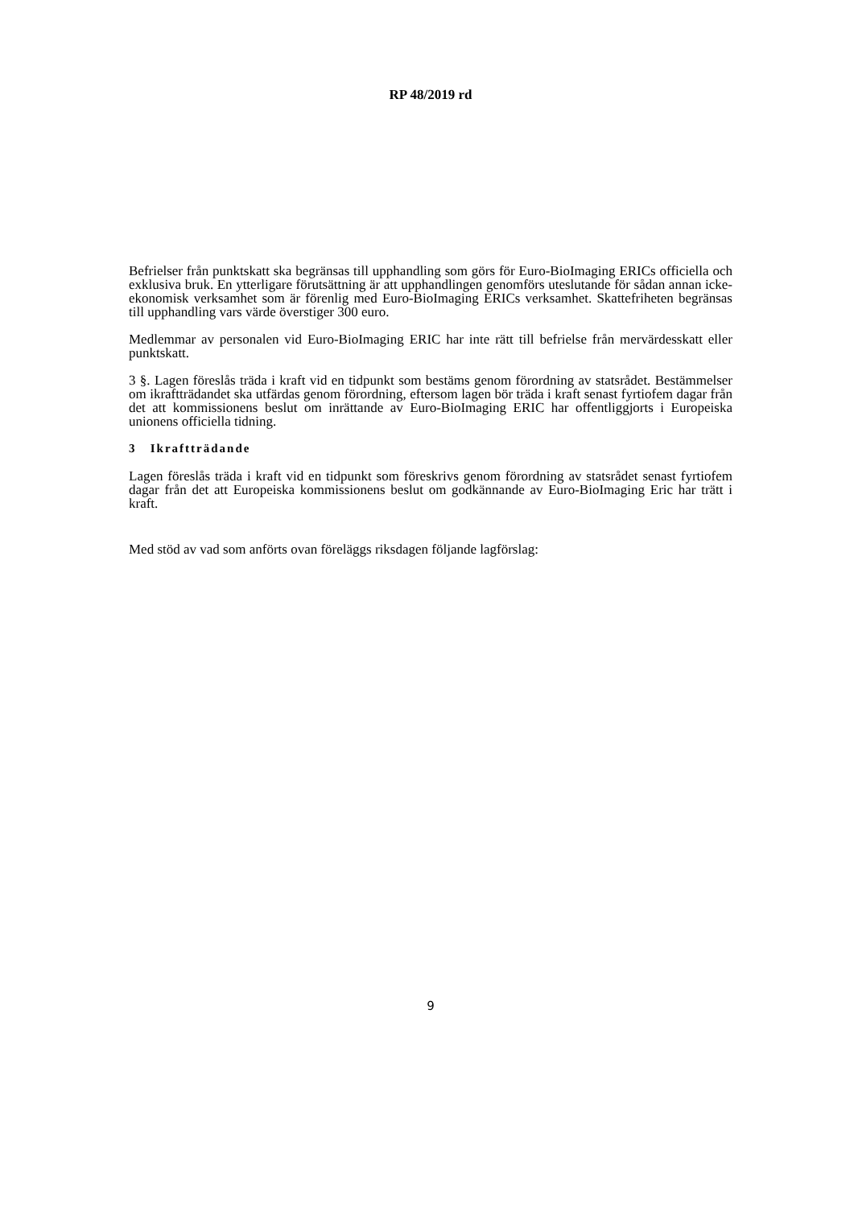RP 48/2019 rd
Befrielser från punktskatt ska begränsas till upphandling som görs för Euro-BioImaging ERICs officiella och exklusiva bruk. En ytterligare förutsättning är att upphandlingen genomförs uteslutande för sådan annan icke-ekonomisk verksamhet som är förenlig med Euro-BioImaging ERICs verksamhet. Skattefriheten begränsas till upphandling vars värde överstiger 300 euro.
Medlemmar av personalen vid Euro-BioImaging ERIC har inte rätt till befrielse från mervärdesskatt eller punktskatt.
3 §. Lagen föreslås träda i kraft vid en tidpunkt som bestäms genom förordning av statsrådet. Bestämmelser om ikraftträdandet ska utfärdas genom förordning, eftersom lagen bör träda i kraft senast fyrtiofem dagar från det att kommissionens beslut om inrättande av Euro-BioImaging ERIC har offentliggjorts i Europeiska unionens officiella tidning.
3 Ikraftträdande
Lagen föreslås träda i kraft vid en tidpunkt som föreskrivs genom förordning av statsrådet senast fyrtiofem dagar från det att Europeiska kommissionens beslut om godkännande av Euro-BioImaging Eric har trätt i kraft.
Med stöd av vad som anförts ovan föreläggs riksdagen följande lagförslag:
9